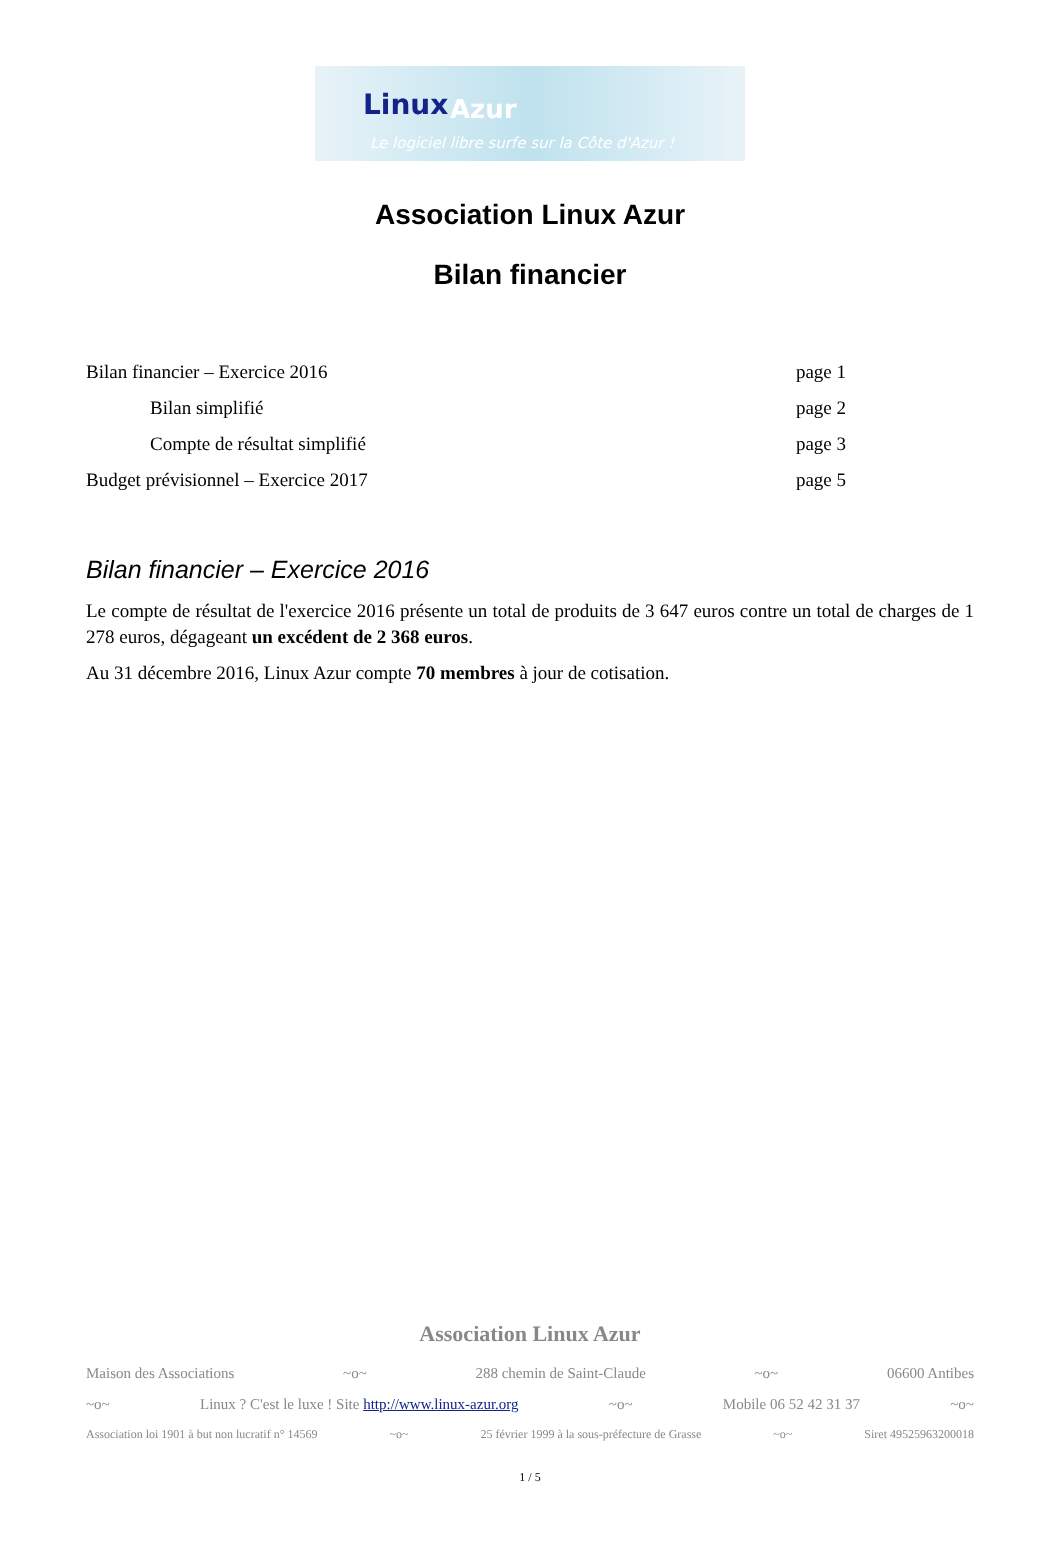Linux Azur
Le logiciel libre surfe sur la Côte d'Azur !
Association Linux Azur
Bilan financier
Bilan financier – Exercice 2016 page 1
Bilan simplifié page 2
Compte de résultat simplifié page 3
Budget prévisionnel – Exercice 2017 page 5
Bilan financier – Exercice 2016
Le compte de résultat de l'exercice 2016 présente un total de produits de 3 647 euros contre un total de charges de 1 278 euros, dégageant un excédent de 2 368 euros.
Au 31 décembre 2016, Linux Azur compte 70 membres à jour de cotisation.
Association Linux Azur
Maison des Associations ~o~ 288 chemin de Saint-Claude ~o~ 06600 Antibes
~o~ Linux ? C'est le luxe ! Site http://www.linux-azur.org ~o~ Mobile 06 52 42 31 37 ~o~
Association loi 1901 à but non lucratif n° 14569 ~o~ 25 février 1999 à la sous-préfecture de Grasse ~o~ Siret 49525963200018
1 / 5